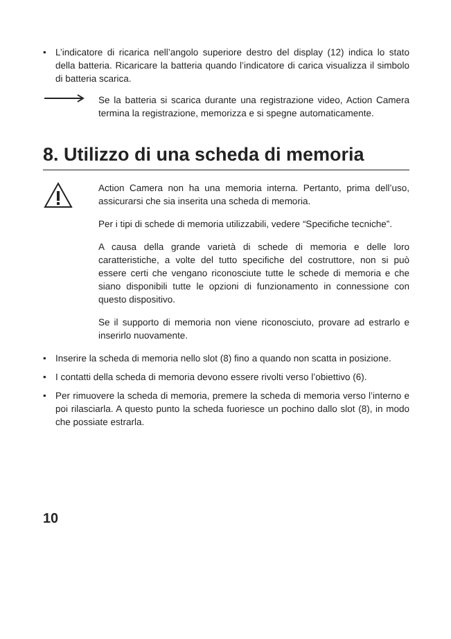• L’indicatore di ricarica nell’angolo superiore destro del display (12) indica lo stato della batteria. Ricaricare la batteria quando l’indicatore di carica visualizza il simbolo di batteria scarica.
Se la batteria si scarica durante una registrazione video, Action Camera termina la registrazione, memorizza e si spegne automaticamente.
8. Utilizzo di una scheda di memoria
Action Camera non ha una memoria interna. Pertanto, prima dell’uso, assicurarsi che sia inserita una scheda di memoria.
Per i tipi di schede di memoria utilizzabili, vedere “Specifiche tecniche”.
A causa della grande varietà di schede di memoria e delle loro caratteristiche, a volte del tutto specifiche del costruttore, non si può essere certi che vengano riconosciute tutte le schede di memoria e che siano disponibili tutte le opzioni di funzionamento in connessione con questo dispositivo.
Se il supporto di memoria non viene riconosciuto, provare ad estrarlo e inserirlo nuovamente.
• Inserire la scheda di memoria nello slot (8) fino a quando non scatta in posizione.
• I contatti della scheda di memoria devono essere rivolti verso l’obiettivo (6).
• Per rimuovere la scheda di memoria, premere la scheda di memoria verso l’interno e poi rilasciarla. A questo punto la scheda fuoriesce un pochino dallo slot (8), in modo che possiate estrarla.
10